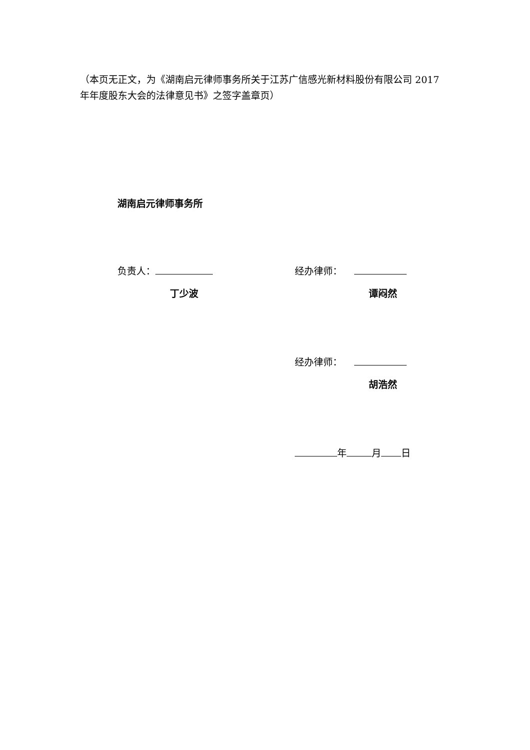（本页无正文，为《湖南启元律师事务所关于江苏广信感光新材料股份有限公司 2017 年年度股东大会的法律意见书》之签字盖章页）
湖南启元律师事务所
负责人：
丁少波
经办律师：
谭闷然
经办律师：
胡浩然
年 月 日